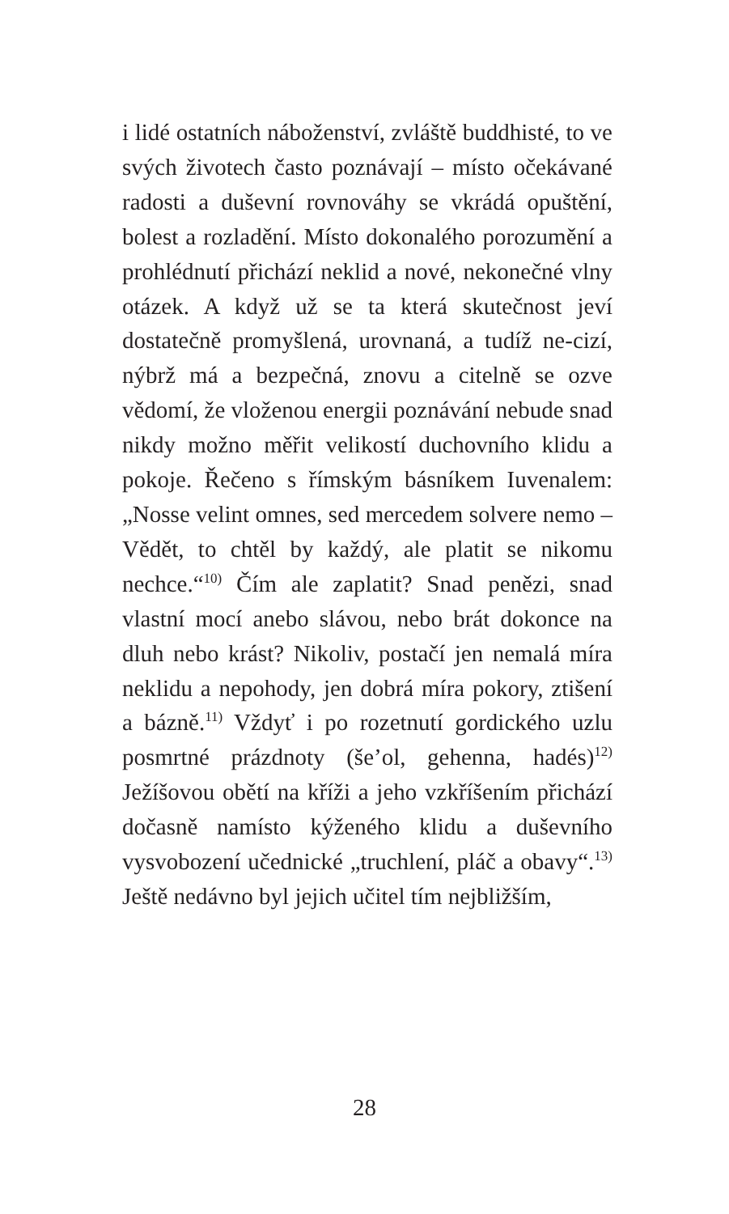i lidé ostatních náboženství, zvláště buddhisté, to ve svých životech často poznávají – místo očekávané radosti a duševní rovnováhy se vkrádá opuštění, bolest a rozladění. Místo dokonalého porozumění a prohlédnutí přichází neklid a nové, nekonečné vlny otázek. A když už se ta která skutečnost jeví dostatečně promyšlená, urovnaná, a tudíž ne-cizí, nýbrž má a bezpečná, znovu a citelně se ozve vědomí, že vloženou energii poznávání nebude snad nikdy možno měřit velikostí duchovního klidu a pokoje. Řečeno s římským básníkem Iuvenalem: „Nosse velint omnes, sed mercedem solvere nemo – Vědět, to chtěl by každý, ale platit se nikomu nechce.“<sup>10)</sup> Čím ale zaplatit? Snad penězi, snad vlastní mocí anebo slávou, nebo brát dokonce na dluh nebo krást? Nikoliv, postačí jen nemalá míra neklidu a nepohody, jen dobrá míra pokory, ztišení a bázně.<sup>11)</sup> Vždyť i po rozetnutí gordického uzlu posmrtné prázdnoty (še’ol, gehenna, hadés)<sup>12)</sup> Ježíšovou obětí na kříži a jeho vzkříšením přichází dočasně namísto kýženého klidu a duševního vysvobození učednické „truchlení, pláč a obavy“.<sup>13)</sup> Ještě nedávno byl jejich učitel tím nejbližším,
28